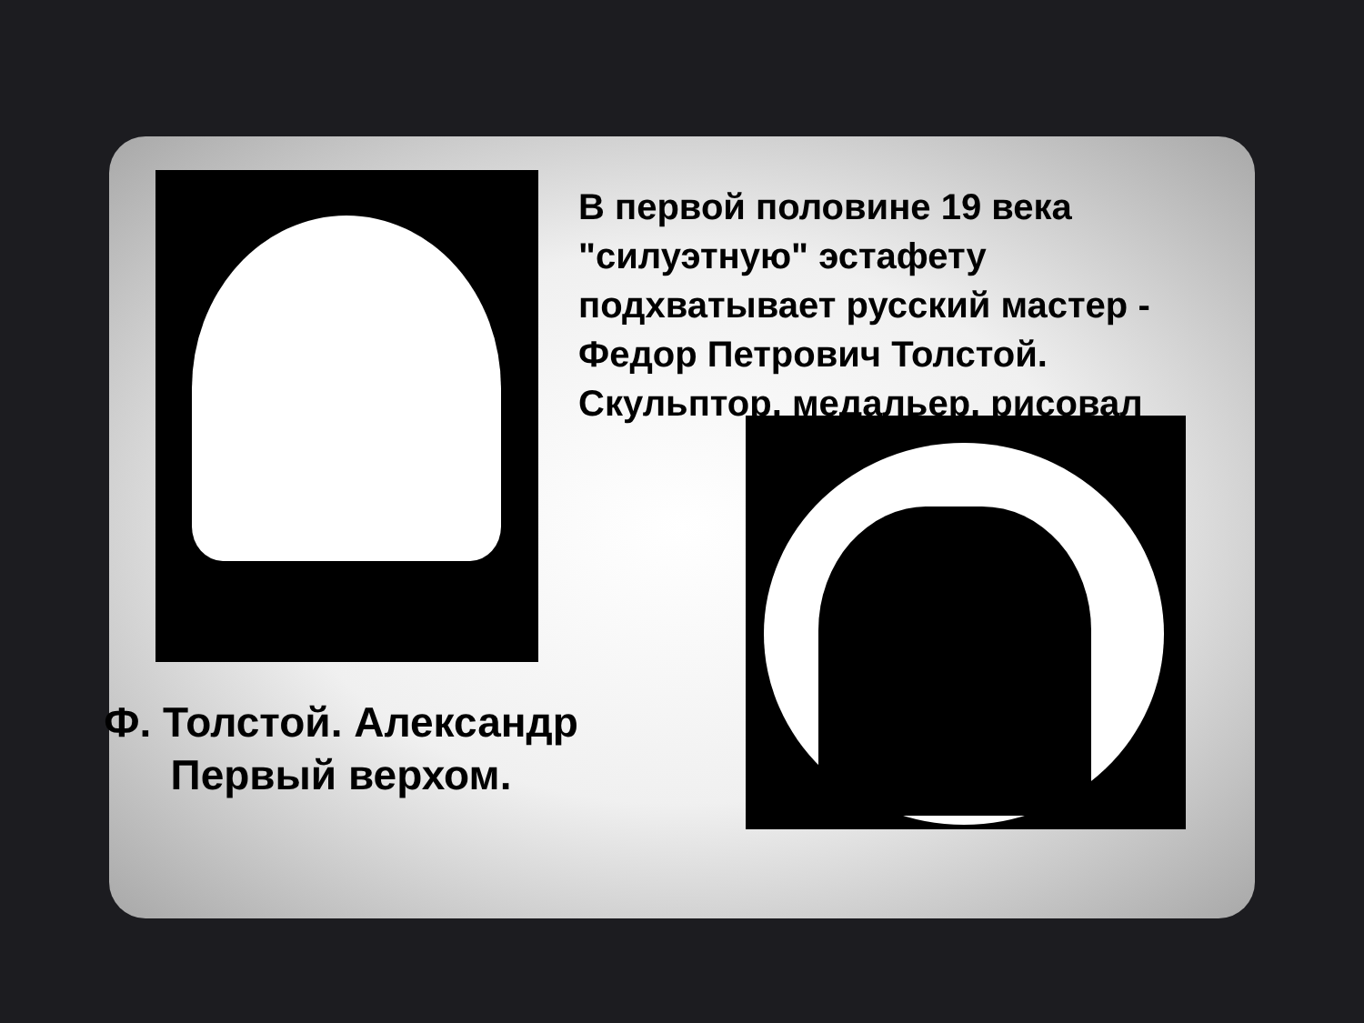В первой половине 19 века "силуэтную" эстафету подхватывает русский мастер - Федор Петрович Толстой. Скульптор, медальер, рисовал
Ф. Толстой. Александр Первый верхом.